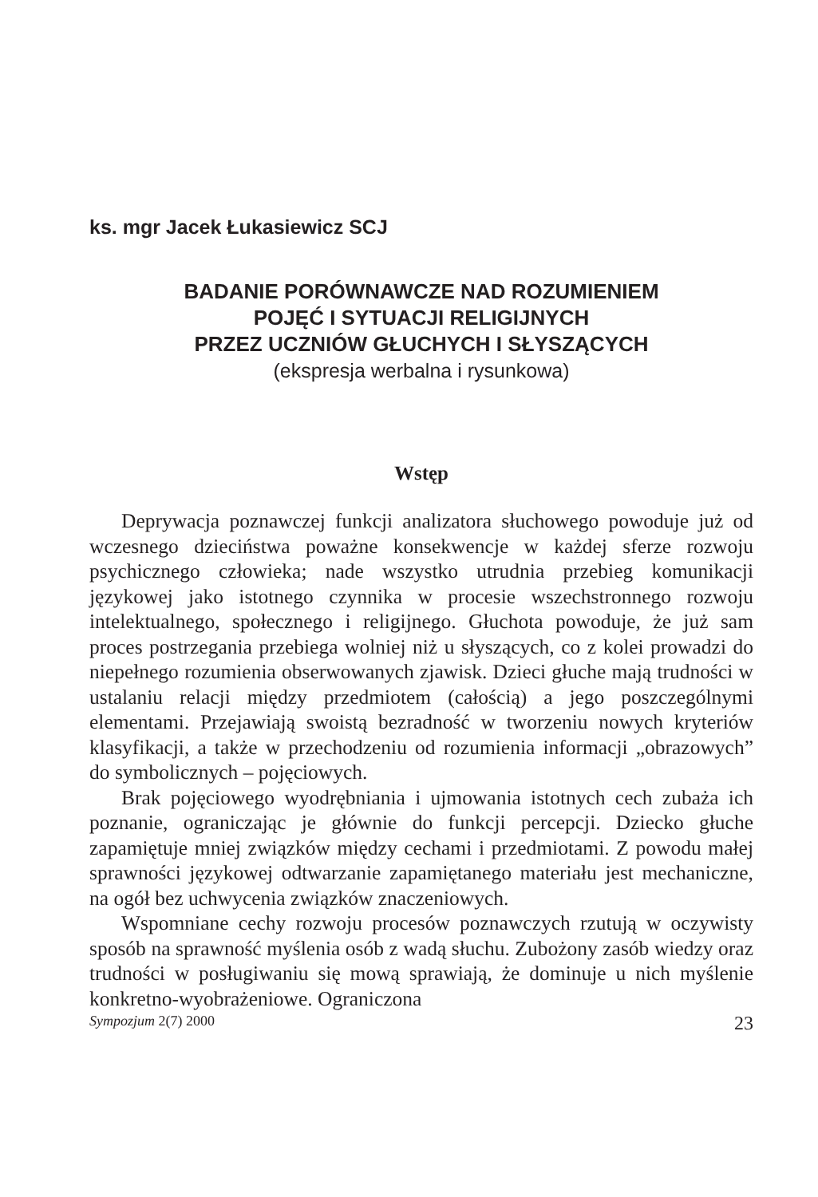ks. mgr Jacek Łukasiewicz SCJ
BADANIE PORÓWNAWCZE NAD ROZUMIENIEM
POJĘĆ I SYTUACJI RELIGIJNYCH
PRZEZ UCZNIÓW GŁUCHYCH I SŁYSZĄCYCH
(ekspresja werbalna i rysunkowa)
Wstęp
Deprywacja poznawczej funkcji analizatora słuchowego powoduje już od wczesnego dzieciństwa poważne konsekwencje w każdej sferze rozwoju psychicznego człowieka; nade wszystko utrudnia przebieg komunikacji językowej jako istotnego czynnika w procesie wszechstronnego rozwoju intelektualnego, społecznego i religijnego. Głuchota powoduje, że już sam proces postrzegania przebiega wolniej niż u słyszących, co z kolei prowadzi do niepełnego rozumienia obserwowanych zjawisk. Dzieci głuche mają trudności w ustalaniu relacji między przedmiotem (całością) a jego poszczególnymi elementami. Przejawiają swoistą bezradność w tworzeniu nowych kryteriów klasyfikacji, a także w przechodzeniu od rozumienia informacji „obrazowych” do symbolicznych – pojęciowych.
Brak pojęciowego wyodrębniania i ujmowania istotnych cech zubaża ich poznanie, ograniczając je głównie do funkcji percepcji. Dziecko głuche zapamiętuje mniej związków między cechami i przedmiotami. Z powodu małej sprawności językowej odtwarzanie zapamiętanego materiału jest mechaniczne, na ogół bez uchwycenia związków znaczeniowych.
Wspomniane cechy rozwoju procesów poznawczych rzutują w oczywisty sposób na sprawność myślenia osób z wadą słuchu. Zubożony zasób wiedzy oraz trudności w posługiwaniu się mową sprawiają, że dominuje u nich myślenie konkretno-wyobrażeniowe. Ograniczona
Sympozjum 2(7) 2000 23